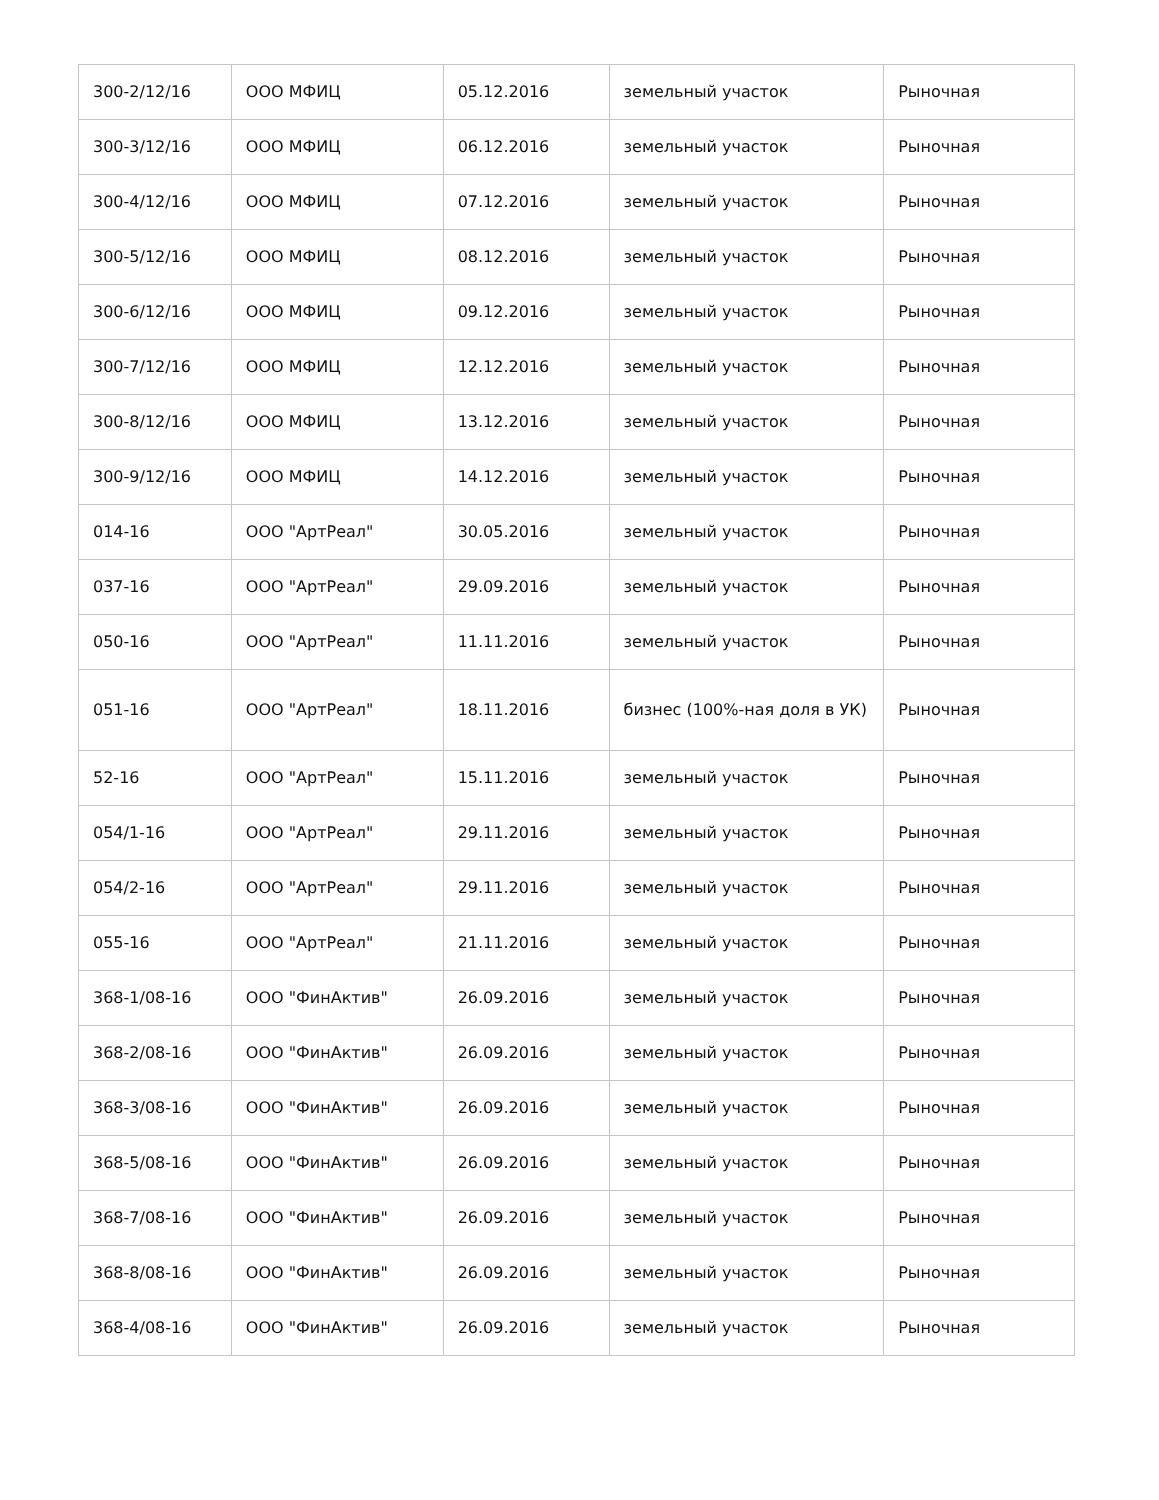| 300-2/12/16 | ООО МФИЦ | 05.12.2016 | земельный участок | Рыночная |
| 300-3/12/16 | ООО МФИЦ | 06.12.2016 | земельный участок | Рыночная |
| 300-4/12/16 | ООО МФИЦ | 07.12.2016 | земельный участок | Рыночная |
| 300-5/12/16 | ООО МФИЦ | 08.12.2016 | земельный участок | Рыночная |
| 300-6/12/16 | ООО МФИЦ | 09.12.2016 | земельный участок | Рыночная |
| 300-7/12/16 | ООО МФИЦ | 12.12.2016 | земельный участок | Рыночная |
| 300-8/12/16 | ООО МФИЦ | 13.12.2016 | земельный участок | Рыночная |
| 300-9/12/16 | ООО МФИЦ | 14.12.2016 | земельный участок | Рыночная |
| 014-16 | ООО "АртРеал" | 30.05.2016 | земельный участок | Рыночная |
| 037-16 | ООО "АртРеал" | 29.09.2016 | земельный участок | Рыночная |
| 050-16 | ООО "АртРеал" | 11.11.2016 | земельный участок | Рыночная |
| 051-16 | ООО "АртРеал" | 18.11.2016 | бизнес (100%-ная доля в УК) | Рыночная |
| 52-16 | ООО "АртРеал" | 15.11.2016 | земельный участок | Рыночная |
| 054/1-16 | ООО "АртРеал" | 29.11.2016 | земельный участок | Рыночная |
| 054/2-16 | ООО "АртРеал" | 29.11.2016 | земельный участок | Рыночная |
| 055-16 | ООО "АртРеал" | 21.11.2016 | земельный участок | Рыночная |
| 368-1/08-16 | ООО "ФинАктив" | 26.09.2016 | земельный участок | Рыночная |
| 368-2/08-16 | ООО "ФинАктив" | 26.09.2016 | земельный участок | Рыночная |
| 368-3/08-16 | ООО "ФинАктив" | 26.09.2016 | земельный участок | Рыночная |
| 368-5/08-16 | ООО "ФинАктив" | 26.09.2016 | земельный участок | Рыночная |
| 368-7/08-16 | ООО "ФинАктив" | 26.09.2016 | земельный участок | Рыночная |
| 368-8/08-16 | ООО "ФинАктив" | 26.09.2016 | земельный участок | Рыночная |
| 368-4/08-16 | ООО "ФинАктив" | 26.09.2016 | земельный участок | Рыночная |